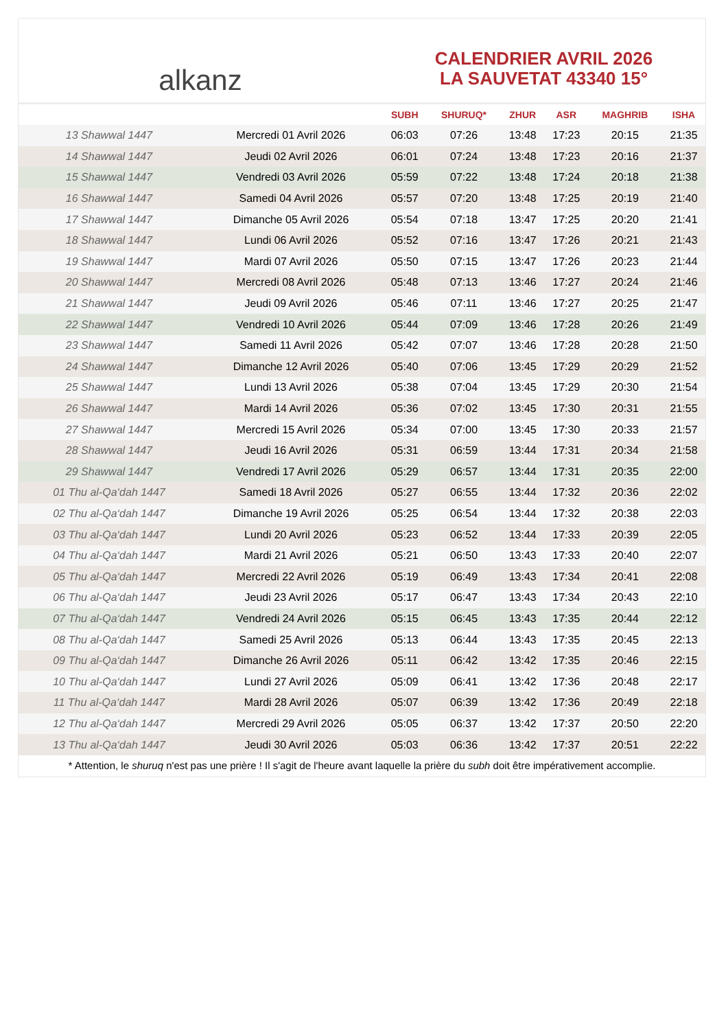alkanz
CALENDRIER AVRIL 2026
LA SAUVETAT 43340 15°
| | | SUBH | SHURUQ* | ZHUR | ASR | MAGHRIB | ISHA |
| --- | --- | --- | --- | --- | --- | --- | --- |
| 13 Shawwal 1447 | Mercredi 01 Avril 2026 | 06:03 | 07:26 | 13:48 | 17:23 | 20:15 | 21:35 |
| 14 Shawwal 1447 | Jeudi 02 Avril 2026 | 06:01 | 07:24 | 13:48 | 17:23 | 20:16 | 21:37 |
| 15 Shawwal 1447 | Vendredi 03 Avril 2026 | 05:59 | 07:22 | 13:48 | 17:24 | 20:18 | 21:38 |
| 16 Shawwal 1447 | Samedi 04 Avril 2026 | 05:57 | 07:20 | 13:48 | 17:25 | 20:19 | 21:40 |
| 17 Shawwal 1447 | Dimanche 05 Avril 2026 | 05:54 | 07:18 | 13:47 | 17:25 | 20:20 | 21:41 |
| 18 Shawwal 1447 | Lundi 06 Avril 2026 | 05:52 | 07:16 | 13:47 | 17:26 | 20:21 | 21:43 |
| 19 Shawwal 1447 | Mardi 07 Avril 2026 | 05:50 | 07:15 | 13:47 | 17:26 | 20:23 | 21:44 |
| 20 Shawwal 1447 | Mercredi 08 Avril 2026 | 05:48 | 07:13 | 13:46 | 17:27 | 20:24 | 21:46 |
| 21 Shawwal 1447 | Jeudi 09 Avril 2026 | 05:46 | 07:11 | 13:46 | 17:27 | 20:25 | 21:47 |
| 22 Shawwal 1447 | Vendredi 10 Avril 2026 | 05:44 | 07:09 | 13:46 | 17:28 | 20:26 | 21:49 |
| 23 Shawwal 1447 | Samedi 11 Avril 2026 | 05:42 | 07:07 | 13:46 | 17:28 | 20:28 | 21:50 |
| 24 Shawwal 1447 | Dimanche 12 Avril 2026 | 05:40 | 07:06 | 13:45 | 17:29 | 20:29 | 21:52 |
| 25 Shawwal 1447 | Lundi 13 Avril 2026 | 05:38 | 07:04 | 13:45 | 17:29 | 20:30 | 21:54 |
| 26 Shawwal 1447 | Mardi 14 Avril 2026 | 05:36 | 07:02 | 13:45 | 17:30 | 20:31 | 21:55 |
| 27 Shawwal 1447 | Mercredi 15 Avril 2026 | 05:34 | 07:00 | 13:45 | 17:30 | 20:33 | 21:57 |
| 28 Shawwal 1447 | Jeudi 16 Avril 2026 | 05:31 | 06:59 | 13:44 | 17:31 | 20:34 | 21:58 |
| 29 Shawwal 1447 | Vendredi 17 Avril 2026 | 05:29 | 06:57 | 13:44 | 17:31 | 20:35 | 22:00 |
| 01 Thu al-Qa‘dah 1447 | Samedi 18 Avril 2026 | 05:27 | 06:55 | 13:44 | 17:32 | 20:36 | 22:02 |
| 02 Thu al-Qa‘dah 1447 | Dimanche 19 Avril 2026 | 05:25 | 06:54 | 13:44 | 17:32 | 20:38 | 22:03 |
| 03 Thu al-Qa‘dah 1447 | Lundi 20 Avril 2026 | 05:23 | 06:52 | 13:44 | 17:33 | 20:39 | 22:05 |
| 04 Thu al-Qa‘dah 1447 | Mardi 21 Avril 2026 | 05:21 | 06:50 | 13:43 | 17:33 | 20:40 | 22:07 |
| 05 Thu al-Qa‘dah 1447 | Mercredi 22 Avril 2026 | 05:19 | 06:49 | 13:43 | 17:34 | 20:41 | 22:08 |
| 06 Thu al-Qa‘dah 1447 | Jeudi 23 Avril 2026 | 05:17 | 06:47 | 13:43 | 17:34 | 20:43 | 22:10 |
| 07 Thu al-Qa‘dah 1447 | Vendredi 24 Avril 2026 | 05:15 | 06:45 | 13:43 | 17:35 | 20:44 | 22:12 |
| 08 Thu al-Qa‘dah 1447 | Samedi 25 Avril 2026 | 05:13 | 06:44 | 13:43 | 17:35 | 20:45 | 22:13 |
| 09 Thu al-Qa‘dah 1447 | Dimanche 26 Avril 2026 | 05:11 | 06:42 | 13:42 | 17:35 | 20:46 | 22:15 |
| 10 Thu al-Qa‘dah 1447 | Lundi 27 Avril 2026 | 05:09 | 06:41 | 13:42 | 17:36 | 20:48 | 22:17 |
| 11 Thu al-Qa‘dah 1447 | Mardi 28 Avril 2026 | 05:07 | 06:39 | 13:42 | 17:36 | 20:49 | 22:18 |
| 12 Thu al-Qa‘dah 1447 | Mercredi 29 Avril 2026 | 05:05 | 06:37 | 13:42 | 17:37 | 20:50 | 22:20 |
| 13 Thu al-Qa‘dah 1447 | Jeudi 30 Avril 2026 | 05:03 | 06:36 | 13:42 | 17:37 | 20:51 | 22:22 |
* Attention, le shuruq n'est pas une prière ! Il s'agit de l'heure avant laquelle la prière du subh doit être impérativement accomplie.